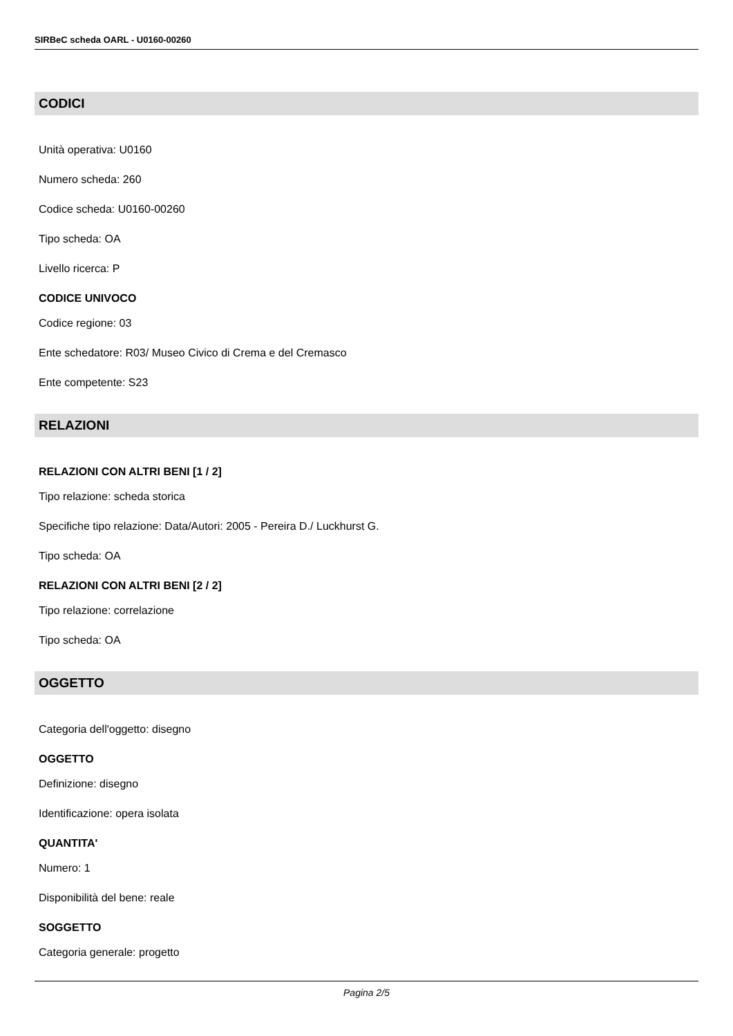SIRBeC scheda OARL - U0160-00260
CODICI
Unità operativa: U0160
Numero scheda: 260
Codice scheda: U0160-00260
Tipo scheda: OA
Livello ricerca: P
CODICE UNIVOCO
Codice regione: 03
Ente schedatore: R03/ Museo Civico di Crema e del Cremasco
Ente competente: S23
RELAZIONI
RELAZIONI CON ALTRI BENI [1 / 2]
Tipo relazione: scheda storica
Specifiche tipo relazione: Data/Autori: 2005 - Pereira D./ Luckhurst G.
Tipo scheda: OA
RELAZIONI CON ALTRI BENI [2 / 2]
Tipo relazione: correlazione
Tipo scheda: OA
OGGETTO
Categoria dell'oggetto: disegno
OGGETTO
Definizione: disegno
Identificazione: opera isolata
QUANTITA'
Numero: 1
Disponibilità del bene: reale
SOGGETTO
Categoria generale: progetto
Pagina 2/5